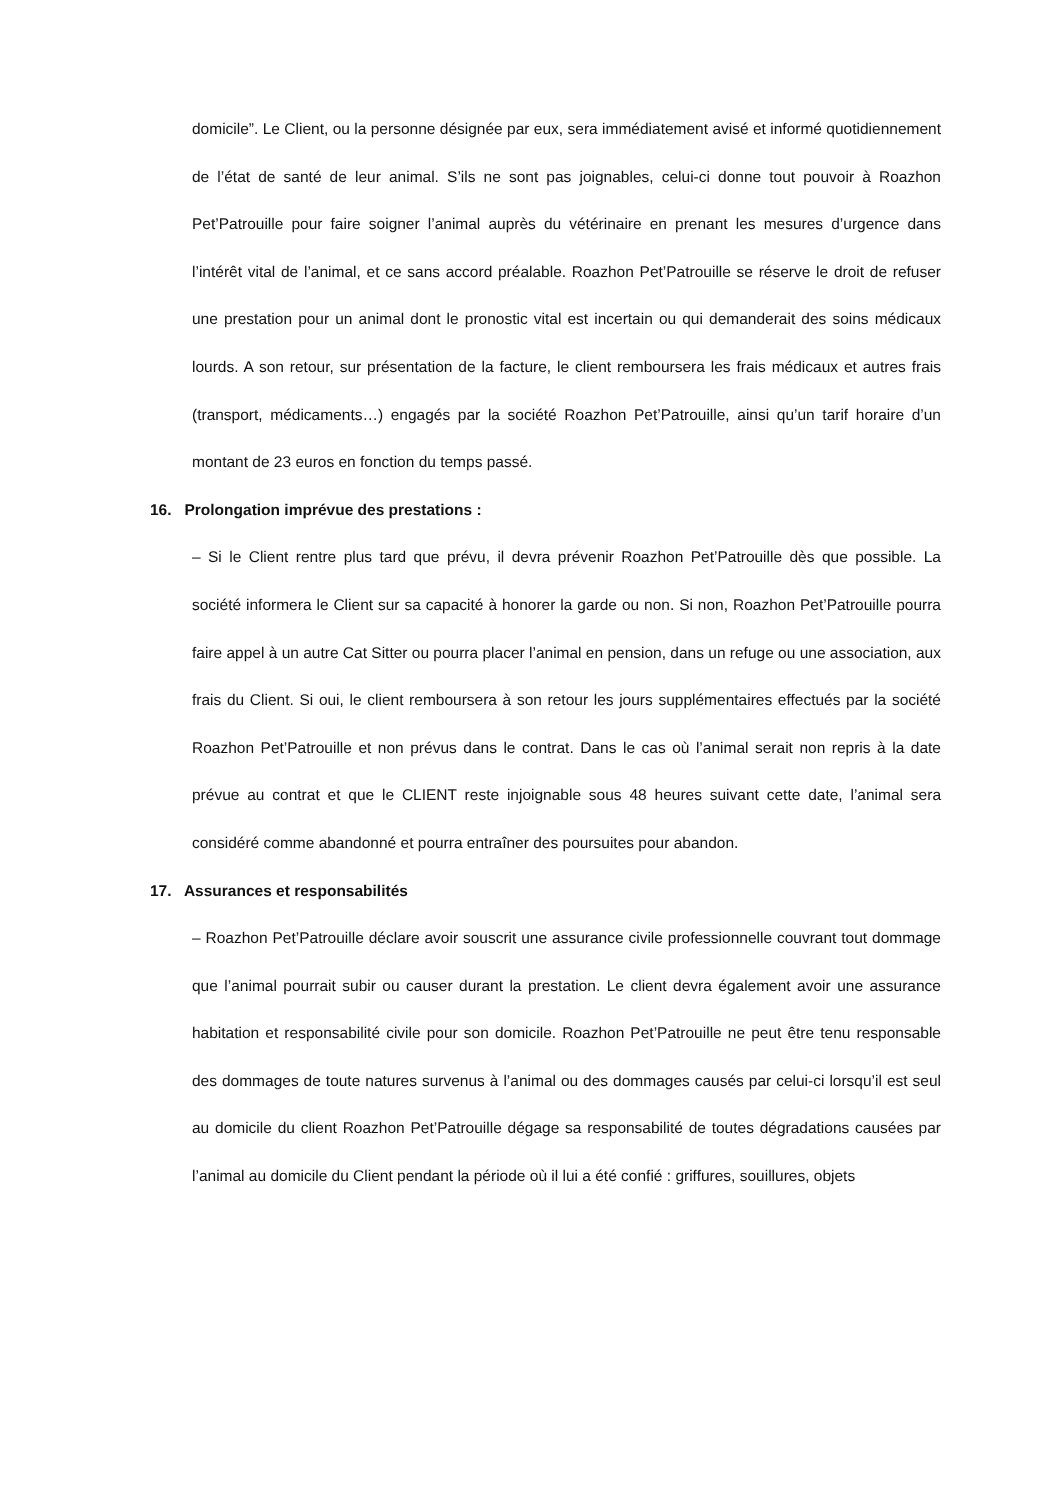domicile”. Le Client, ou la personne désignée par eux, sera immédiatement avisé et informé quotidiennement de l’état de santé de leur animal. S’ils ne sont pas joignables, celui-ci donne tout pouvoir à Roazhon Pet’Patrouille pour faire soigner l’animal auprès du vétérinaire en prenant les mesures d’urgence dans l’intérêt vital de l’animal, et ce sans accord préalable. Roazhon Pet’Patrouille se réserve le droit de refuser une prestation pour un animal dont le pronostic vital est incertain ou qui demanderait des soins médicaux lourds. A son retour, sur présentation de la facture, le client remboursera les frais médicaux et autres frais (transport, médicaments…) engagés par la société Roazhon Pet’Patrouille, ainsi qu’un tarif horaire d’un montant de 23 euros en fonction du temps passé.
16. Prolongation imprévue des prestations :
– Si le Client rentre plus tard que prévu, il devra prévenir Roazhon Pet’Patrouille dès que possible. La société informera le Client sur sa capacité à honorer la garde ou non. Si non, Roazhon Pet’Patrouille pourra faire appel à un autre Cat Sitter ou pourra placer l’animal en pension, dans un refuge ou une association, aux frais du Client. Si oui, le client remboursera à son retour les jours supplémentaires effectués par la société Roazhon Pet’Patrouille et non prévus dans le contrat. Dans le cas où l’animal serait non repris à la date prévue au contrat et que le CLIENT reste injoignable sous 48 heures suivant cette date, l’animal sera considéré comme abandonné et pourra entraîner des poursuites pour abandon.
17. Assurances et responsabilités
– Roazhon Pet’Patrouille déclare avoir souscrit une assurance civile professionnelle couvrant tout dommage que l’animal pourrait subir ou causer durant la prestation. Le client devra également avoir une assurance habitation et responsabilité civile pour son domicile. Roazhon Pet’Patrouille ne peut être tenu responsable des dommages de toute natures survenus à l’animal ou des dommages causés par celui-ci lorsqu’il est seul au domicile du client Roazhon Pet’Patrouille dégage sa responsabilité de toutes dégradations causées par l’animal au domicile du Client pendant la période où il lui a été confié : griffures, souillures, objets